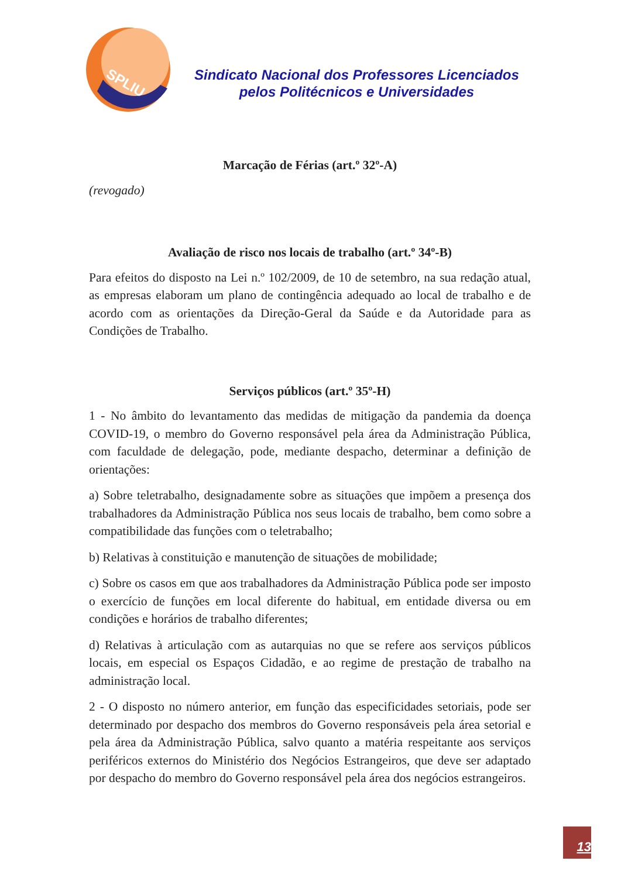SPLIU
Sindicato Nacional dos Professores Licenciados
pelos Politécnicos e Universidades
Marcação de Férias (art.º 32º-A)
(revogado)
Avaliação de risco nos locais de trabalho (art.º 34º-B)
Para efeitos do disposto na Lei n.º 102/2009, de 10 de setembro, na sua redação atual, as empresas elaboram um plano de contingência adequado ao local de trabalho e de acordo com as orientações da Direção-Geral da Saúde e da Autoridade para as Condições de Trabalho.
Serviços públicos (art.º 35º-H)
1 - No âmbito do levantamento das medidas de mitigação da pandemia da doença COVID-19, o membro do Governo responsável pela área da Administração Pública, com faculdade de delegação, pode, mediante despacho, determinar a definição de orientações:
a) Sobre teletrabalho, designadamente sobre as situações que impõem a presença dos trabalhadores da Administração Pública nos seus locais de trabalho, bem como sobre a compatibilidade das funções com o teletrabalho;
b) Relativas à constituição e manutenção de situações de mobilidade;
c) Sobre os casos em que aos trabalhadores da Administração Pública pode ser imposto o exercício de funções em local diferente do habitual, em entidade diversa ou em condições e horários de trabalho diferentes;
d) Relativas à articulação com as autarquias no que se refere aos serviços públicos locais, em especial os Espaços Cidadão, e ao regime de prestação de trabalho na administração local.
2 - O disposto no número anterior, em função das especificidades setoriais, pode ser determinado por despacho dos membros do Governo responsáveis pela área setorial e pela área da Administração Pública, salvo quanto a matéria respeitante aos serviços periféricos externos do Ministério dos Negócios Estrangeiros, que deve ser adaptado por despacho do membro do Governo responsável pela área dos negócios estrangeiros.
13